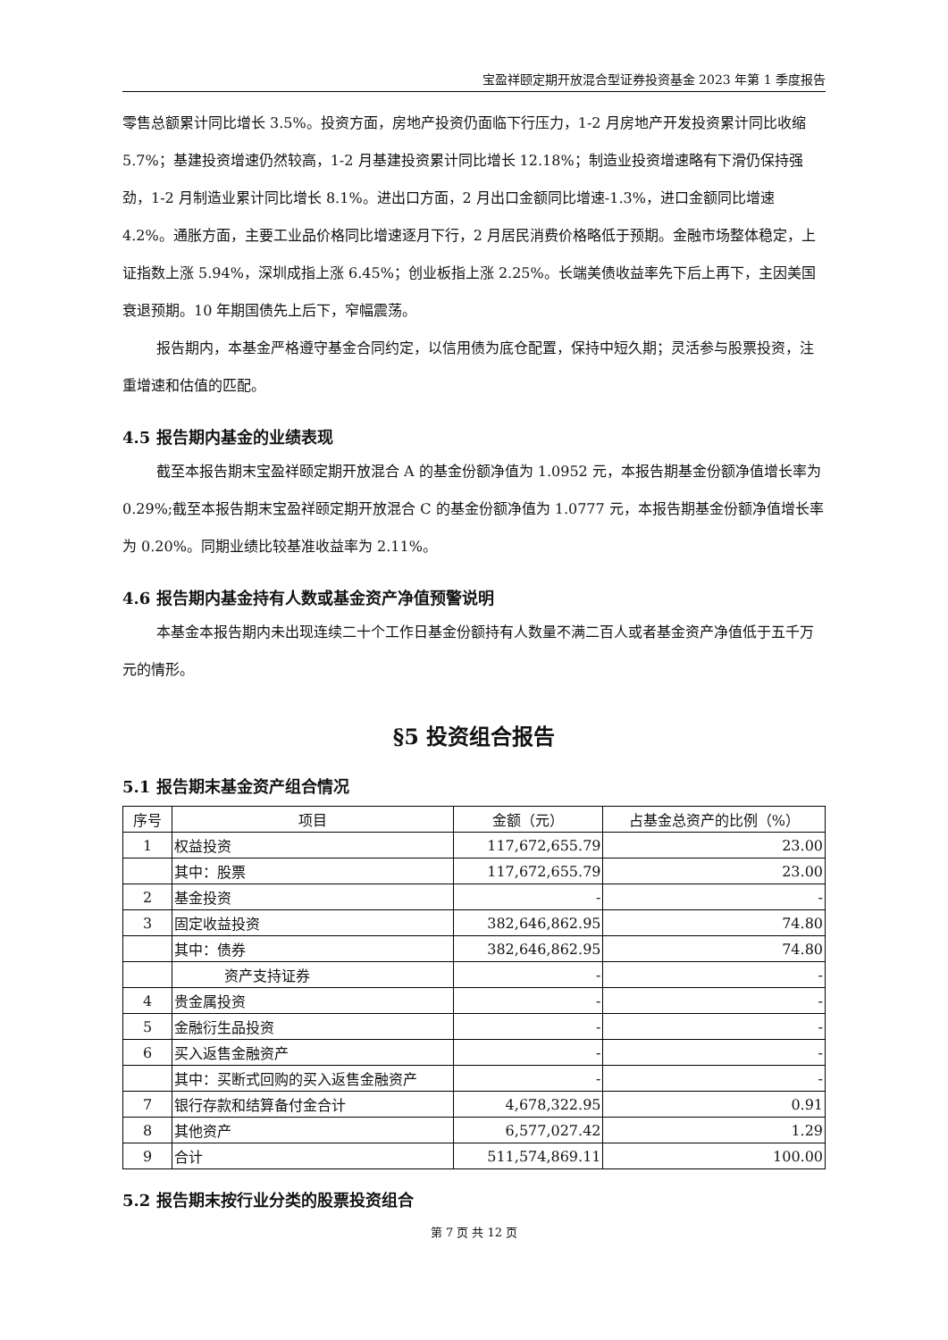宝盈祥颐定期开放混合型证券投资基金 2023 年第 1 季度报告
零售总额累计同比增长 3.5%。投资方面，房地产投资仍面临下行压力，1-2 月房地产开发投资累计同比收缩 5.7%；基建投资增速仍然较高，1-2 月基建投资累计同比增长 12.18%；制造业投资增速略有下滑仍保持强劲，1-2 月制造业累计同比增长 8.1%。进出口方面，2 月出口金额同比增速-1.3%，进口金额同比增速 4.2%。通胀方面，主要工业品价格同比增速逐月下行，2 月居民消费价格略低于预期。金融市场整体稳定，上证指数上涨 5.94%，深圳成指上涨 6.45%；创业板指上涨 2.25%。长端美债收益率先下后上再下，主因美国衰退预期。10 年期国债先上后下，窄幅震荡。
报告期内，本基金严格遵守基金合同约定，以信用债为底仓配置，保持中短久期；灵活参与股票投资，注重增速和估值的匹配。
4.5 报告期内基金的业绩表现
截至本报告期末宝盈祥颐定期开放混合 A 的基金份额净值为 1.0952 元，本报告期基金份额净值增长率为 0.29%;截至本报告期末宝盈祥颐定期开放混合 C 的基金份额净值为 1.0777 元，本报告期基金份额净值增长率为 0.20%。同期业绩比较基准收益率为 2.11%。
4.6 报告期内基金持有人数或基金资产净值预警说明
本基金本报告期内未出现连续二十个工作日基金份额持有人数量不满二百人或者基金资产净值低于五千万元的情形。
§5 投资组合报告
5.1 报告期末基金资产组合情况
| 序号 | 项目 | 金额（元） | 占基金总资产的比例（%） |
| --- | --- | --- | --- |
| 1 | 权益投资 | 117,672,655.79 | 23.00 |
| | 其中：股票 | 117,672,655.79 | 23.00 |
| 2 | 基金投资 | - | - |
| 3 | 固定收益投资 | 382,646,862.95 | 74.80 |
| | 其中：债券 | 382,646,862.95 | 74.80 |
| | 资产支持证券 | - | - |
| 4 | 贵金属投资 | - | - |
| 5 | 金融衍生品投资 | - | - |
| 6 | 买入返售金融资产 | - | - |
| | 其中：买断式回购的买入返售金融资产 | - | - |
| 7 | 银行存款和结算备付金合计 | 4,678,322.95 | 0.91 |
| 8 | 其他资产 | 6,577,027.42 | 1.29 |
| 9 | 合计 | 511,574,869.11 | 100.00 |
5.2 报告期末按行业分类的股票投资组合
第 7 页 共 12 页